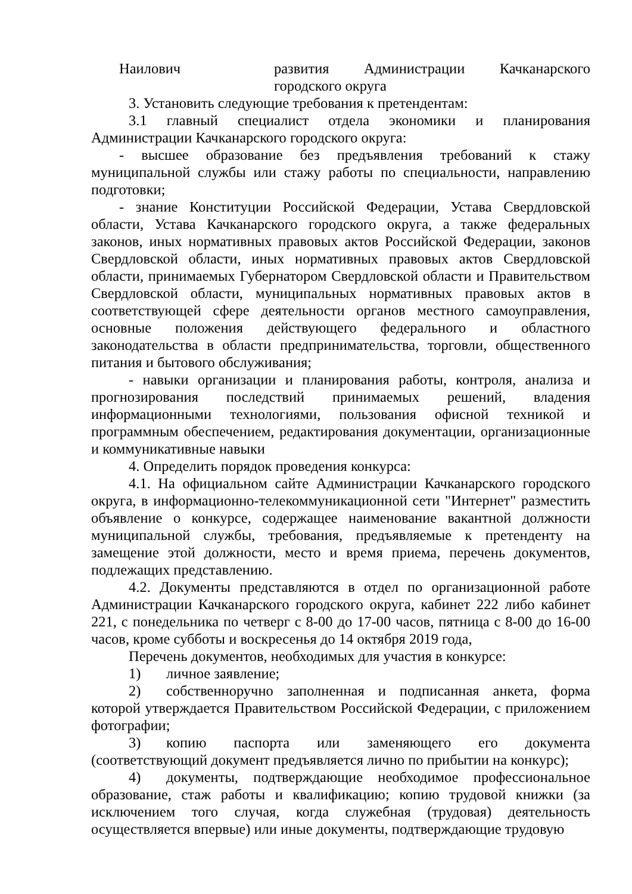| Наилович | развития Администрации Качканарского |
| | городского округа |
3. Установить следующие требования к претендентам:
3.1 главный специалист отдела экономики и планирования Администрации Качканарского городского округа:
- высшее образование без предъявления требований к стажу муниципальной службы или стажу работы по специальности, направлению подготовки;
- знание Конституции Российской Федерации, Устава Свердловской области, Устава Качканарского городского округа, а также федеральных законов, иных нормативных правовых актов Российской Федерации, законов Свердловской области, иных нормативных правовых актов Свердловской области, принимаемых Губернатором Свердловской области и Правительством Свердловской области, муниципальных нормативных правовых актов в соответствующей сфере деятельности органов местного самоуправления, основные положения действующего федерального и областного законодательства в области предпринимательства, торговли, общественного питания и бытового обслуживания;
- навыки организации и планирования работы, контроля, анализа и прогнозирования последствий принимаемых решений, владения информационными технологиями, пользования офисной техникой и программным обеспечением, редактирования документации, организационные и коммуникативные навыки
4. Определить порядок проведения конкурса:
4.1. На официальном сайте Администрации Качканарского городского округа, в информационно-телекоммуникационной сети "Интернет" разместить объявление о конкурсе, содержащее наименование вакантной должности муниципальной службы, требования, предъявляемые к претенденту на замещение этой должности, место и время приема, перечень документов, подлежащих представлению.
4.2. Документы представляются в отдел по организационной работе Администрации Качканарского городского округа, кабинет 222 либо кабинет 221, с понедельника по четверг с 8-00 до 17-00 часов, пятница с 8-00 до 16-00 часов, кроме субботы и воскресенья до 14 октября 2019 года,
Перечень документов, необходимых для участия в конкурсе:
1) личное заявление;
2) собственноручно заполненная и подписанная анкета, форма которой утверждается Правительством Российской Федерации, с приложением фотографии;
3) копию паспорта или заменяющего его документа (соответствующий документ предъявляется лично по прибытии на конкурс);
4) документы, подтверждающие необходимое профессиональное образование, стаж работы и квалификацию; копию трудовой книжки (за исключением того случая, когда служебная (трудовая) деятельность осуществляется впервые) или иные документы, подтверждающие трудовую